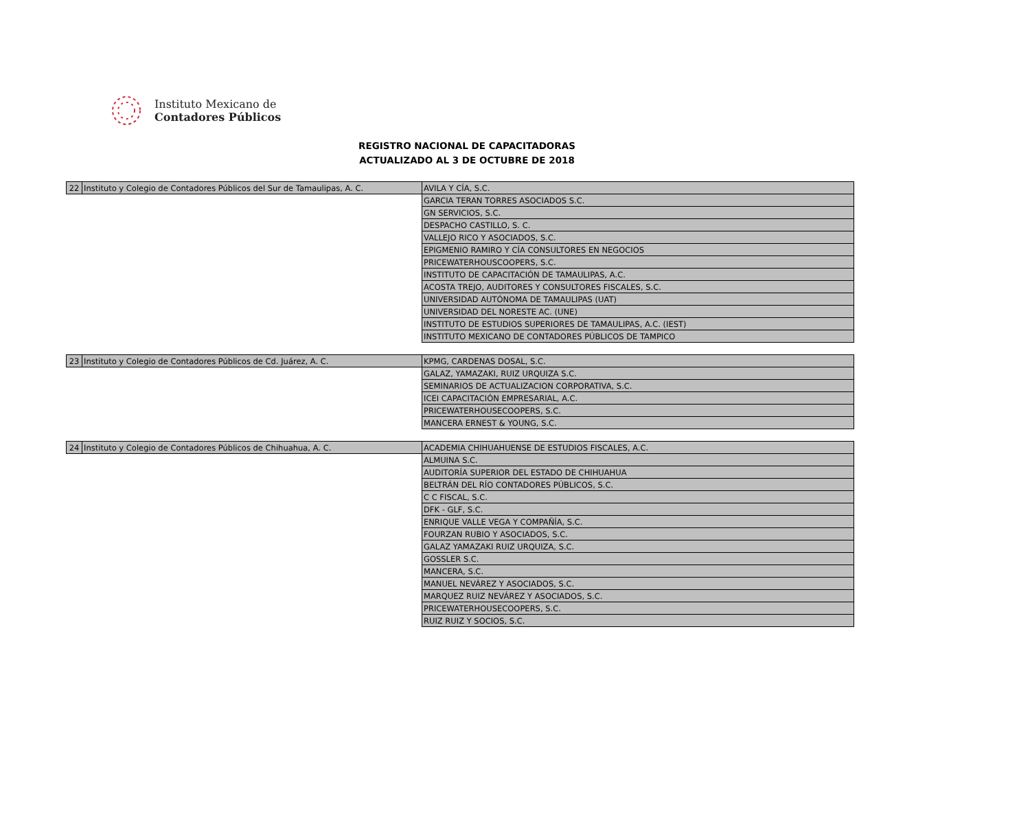Instituto Mexicano de
Contadores Públicos
REGISTRO NACIONAL DE CAPACITADORAS
ACTUALIZADO AL 3 DE OCTUBRE DE 2018
| 22 | Instituto y Colegio de Contadores Públicos del Sur de Tamaulipas, A. C. | AVILA Y CÍA, S.C. |
| | | GARCIA TERAN TORRES ASOCIADOS S.C. |
| | | GN SERVICIOS, S.C. |
| | | DESPACHO CASTILLO, S. C. |
| | | VALLEJO RICO Y ASOCIADOS, S.C. |
| | | EPIGMENIO RAMIRO Y CÍA CONSULTORES EN NEGOCIOS |
| | | PRICEWATERHOUSCOOPERS, S.C. |
| | | INSTITUTO DE CAPACITACIÓN DE TAMAULIPAS, A.C. |
| | | ACOSTA TREJO, AUDITORES Y CONSULTORES FISCALES, S.C. |
| | | UNIVERSIDAD AUTÓNOMA DE TAMAULIPAS (UAT) |
| | | UNIVERSIDAD DEL NORESTE AC. (UNE) |
| | | INSTITUTO DE ESTUDIOS SUPERIORES DE TAMAULIPAS, A.C. (IEST) |
| | | INSTITUTO MEXICANO DE CONTADORES PÚBLICOS DE TAMPICO |
| 23 | Instituto y Colegio de Contadores Públicos de Cd. Juárez, A. C. | KPMG, CARDENAS DOSAL, S.C. |
| | | GALAZ, YAMAZAKI, RUIZ URQUIZA S.C. |
| | | SEMINARIOS DE ACTUALIZACION CORPORATIVA, S.C. |
| | | ICEI CAPACITACIÓN EMPRESARIAL, A.C. |
| | | PRICEWATERHOUSECOOPERS, S.C. |
| | | MANCERA ERNEST & YOUNG, S.C. |
| 24 | Instituto y Colegio de Contadores Públicos de Chihuahua, A. C. | ACADEMIA CHIHUAHUENSE DE ESTUDIOS FISCALES, A.C. |
| | | ALMUINA S.C. |
| | | AUDITORÍA SUPERIOR DEL ESTADO DE CHIHUAHUA |
| | | BELTRÁN DEL RÍO CONTADORES PÚBLICOS, S.C. |
| | | C C FISCAL, S.C. |
| | | DFK - GLF, S.C. |
| | | ENRIQUE VALLE VEGA Y COMPAÑÍA, S.C. |
| | | FOURZAN RUBIO Y ASOCIADOS, S.C. |
| | | GALAZ YAMAZAKI RUIZ URQUIZA, S.C. |
| | | GOSSLER S.C. |
| | | MANCERA, S.C. |
| | | MANUEL NEVÁREZ Y ASOCIADOS, S.C. |
| | | MARQUEZ RUIZ NEVÁREZ Y ASOCIADOS, S.C. |
| | | PRICEWATERHOUSECOOPERS, S.C. |
| | | RUIZ RUIZ Y SOCIOS, S.C. |